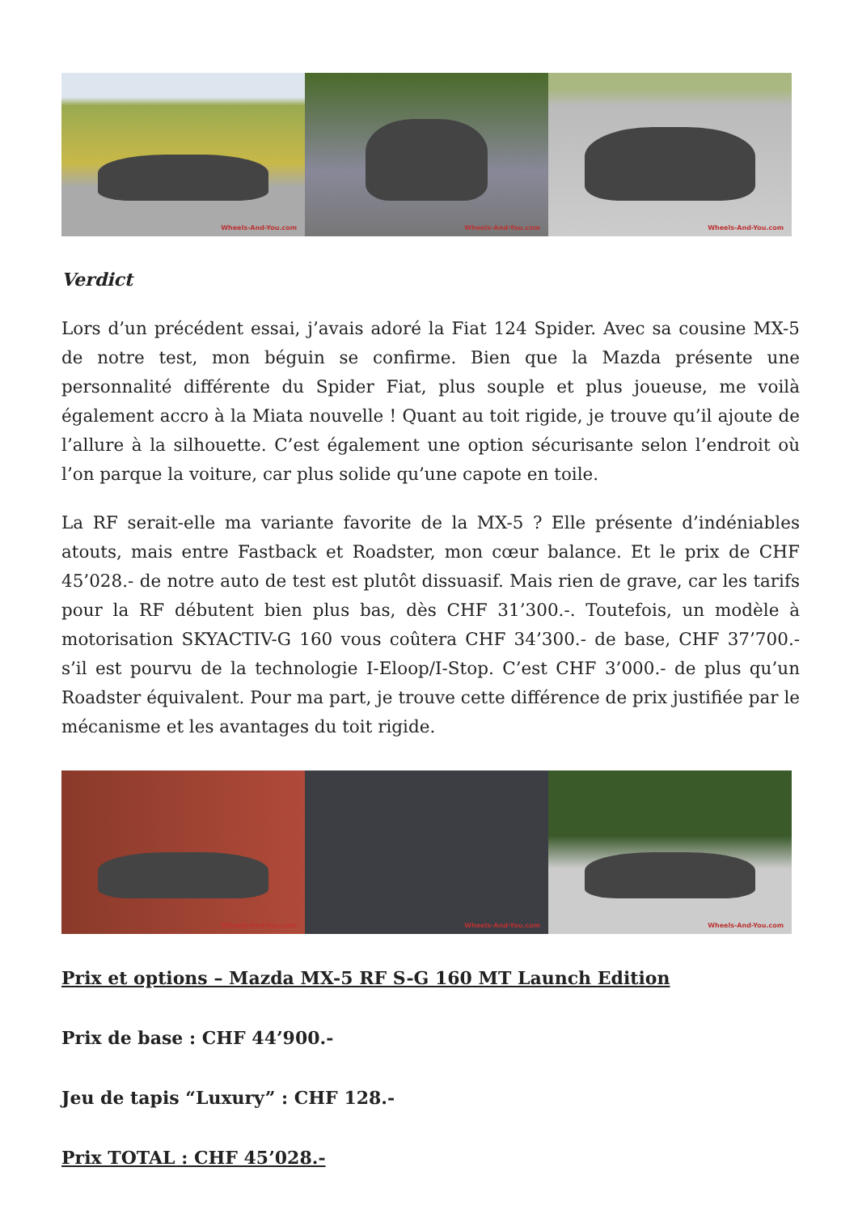Wheels-And-You.com
Wheels-And-You.com
Wheels-And-You.com
Verdict
Lors d’un précédent essai, j’avais adoré la Fiat 124 Spider. Avec sa cousine MX-5 de notre test, mon béguin se confirme. Bien que la Mazda présente une personnalité différente du Spider Fiat, plus souple et plus joueuse, me voilà également accro à la Miata nouvelle ! Quant au toit rigide, je trouve qu’il ajoute de l’allure à la silhouette. C’est également une option sécurisante selon l’endroit où l’on parque la voiture, car plus solide qu’une capote en toile.
La RF serait-elle ma variante favorite de la MX-5 ? Elle présente d’indéniables atouts, mais entre Fastback et Roadster, mon cœur balance. Et le prix de CHF 45’028.- de notre auto de test est plutôt dissuasif. Mais rien de grave, car les tarifs pour la RF débutent bien plus bas, dès CHF 31’300.-. Toutefois, un modèle à motorisation SKYACTIV-G 160 vous coûtera CHF 34’300.- de base, CHF 37’700.- s’il est pourvu de la technologie I-Eloop/I-Stop. C’est CHF 3’000.- de plus qu’un Roadster équivalent. Pour ma part, je trouve cette différence de prix justifiée par le mécanisme et les avantages du toit rigide.
Wheels-And-You.com
Wheels-And-You.com
Wheels-And-You.com
Prix et options – Mazda MX-5 RF S-G 160 MT Launch Edition
Prix de base : CHF 44’900.-
Jeu de tapis “Luxury” : CHF 128.-
Prix TOTAL : CHF 45’028.-